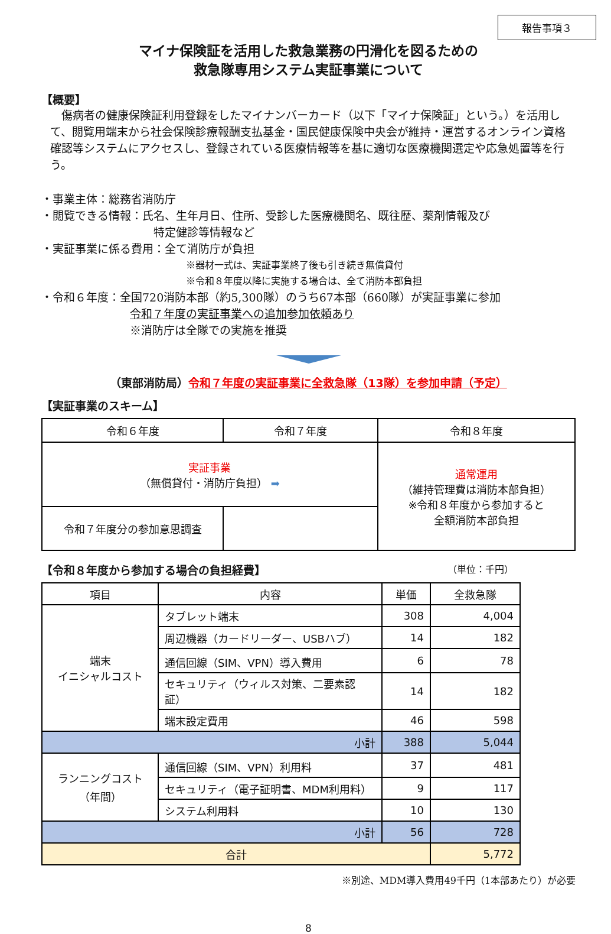報告事項３
マイナ保険証を活用した救急業務の円滑化を図るための
救急隊専用システム実証事業について
【概要】
　傷病者の健康保険証利用登録をしたマイナンバーカード（以下「マイナ保険証」という。）を活用して、閲覧用端末から社会保険診療報酬支払基金・国民健康保険中央会が維持・運営するオンライン資格確認等システムにアクセスし、登録されている医療情報等を基に適切な医療機関選定や応急処置等を行う。
・事業主体：総務省消防庁
・閲覧できる情報：氏名、生年月日、住所、受診した医療機関名、既往歴、薬剤情報及び
特定健診等情報など
・実証事業に係る費用：全て消防庁が負担
※器材一式は、実証事業終了後も引き続き無償貸付
※令和８年度以降に実施する場合は、全て消防本部負担
・令和６年度：全国720消防本部（約5,300隊）のうち67本部（660隊）が実証事業に参加
令和７年度の実証事業への追加参加依頼あり
※消防庁は全隊での実施を推奨
（東部消防局）令和７年度の実証事業に全救急隊（13隊）を参加申請（予定）
【実証事業のスキーム】
| 令和６年度 | 令和７年度 | 令和８年度 |
| 実証事業 （無償貸付・消防庁負担） ➡ | | 通常運用 （維持管理費は消防本部負担） ※令和８年度から参加すると 全額消防本部負担 |
| 令和７年度分の参加意思調査 | | |
【令和８年度から参加する場合の負担経費】 （単位：千円）
| 項目 | 内容 | 単価 | 全救急隊 |
| --- | --- | --- | --- |
| 端末 イニシャルコスト | タブレット端末 | 308 | 4,004 |
| | 周辺機器（カードリーダー、USBハブ） | 14 | 182 |
| | 通信回線（SIM、VPN）導入費用 | 6 | 78 |
| | セキュリティ（ウィルス対策、二要素認証） | 14 | 182 |
| | 端末設定費用 | 46 | 598 |
| 小計 | | 388 | 5,044 |
| ランニングコスト （年間） | 通信回線（SIM、VPN）利用料 | 37 | 481 |
| | セキュリティ（電子証明書、MDM利用料） | 9 | 117 |
| | システム利用料 | 10 | 130 |
| 小計 | | 56 | 728 |
| 合計 | | | 5,772 |
※別途、MDM導入費用49千円（1本部あたり）が必要
8